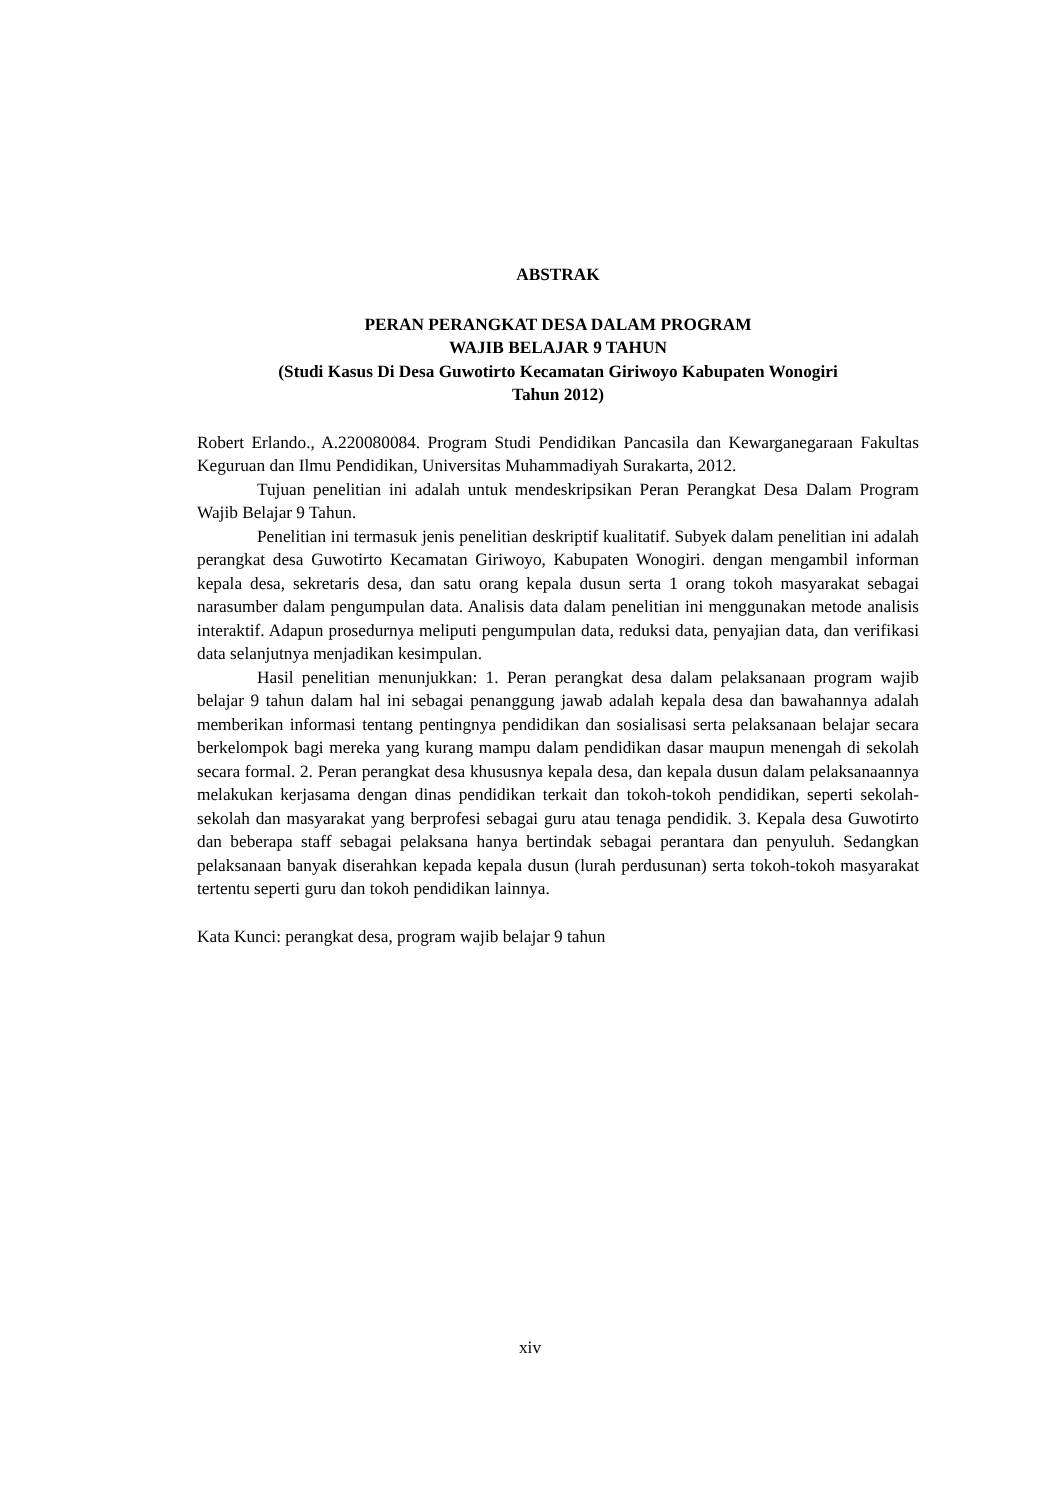ABSTRAK
PERAN PERANGKAT DESA DALAM PROGRAM
WAJIB BELAJAR 9 TAHUN
(Studi Kasus Di Desa Guwotirto Kecamatan Giriwoyo Kabupaten Wonogiri
Tahun 2012)
Robert Erlando., A.220080084. Program Studi Pendidikan Pancasila dan Kewarganegaraan Fakultas Keguruan dan Ilmu Pendidikan, Universitas Muhammadiyah Surakarta, 2012.
Tujuan penelitian ini adalah untuk mendeskripsikan Peran Perangkat Desa Dalam Program Wajib Belajar 9 Tahun.
Penelitian ini termasuk jenis penelitian deskriptif kualitatif. Subyek dalam penelitian ini adalah perangkat desa Guwotirto Kecamatan Giriwoyo, Kabupaten Wonogiri. dengan mengambil informan kepala desa, sekretaris desa, dan satu orang kepala dusun serta 1 orang tokoh masyarakat sebagai narasumber dalam pengumpulan data. Analisis data dalam penelitian ini menggunakan metode analisis interaktif. Adapun prosedurnya meliputi pengumpulan data, reduksi data, penyajian data, dan verifikasi data selanjutnya menjadikan kesimpulan.
Hasil penelitian menunjukkan: 1. Peran perangkat desa dalam pelaksanaan program wajib belajar 9 tahun dalam hal ini sebagai penanggung jawab adalah kepala desa dan bawahannya adalah memberikan informasi tentang pentingnya pendidikan dan sosialisasi serta pelaksanaan belajar secara berkelompok bagi mereka yang kurang mampu dalam pendidikan dasar maupun menengah di sekolah secara formal. 2. Peran perangkat desa khususnya kepala desa, dan kepala dusun dalam pelaksanaannya melakukan kerjasama dengan dinas pendidikan terkait dan tokoh-tokoh pendidikan, seperti sekolah-sekolah dan masyarakat yang berprofesi sebagai guru atau tenaga pendidik. 3. Kepala desa Guwotirto dan beberapa staff sebagai pelaksana hanya bertindak sebagai perantara dan penyuluh. Sedangkan pelaksanaan banyak diserahkan kepada kepala dusun (lurah perdusunan) serta tokoh-tokoh masyarakat tertentu seperti guru dan tokoh pendidikan lainnya.
Kata Kunci: perangkat desa, program wajib belajar 9 tahun
xiv